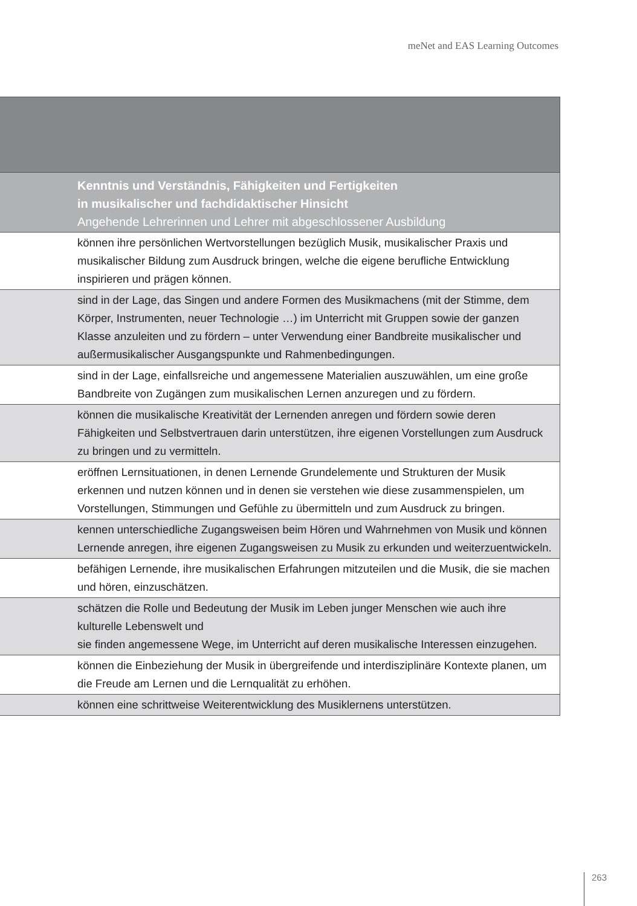meNet and EAS Learning Outcomes
| Kenntnis und Verständnis, Fähigkeiten und Fertigkeiten in musikalischer und fachdidaktischer Hinsicht Angehende Lehrerinnen und Lehrer mit abgeschlossener Ausbildung |
| können ihre persönlichen Wertvorstellungen bezüglich Musik, musikalischer Praxis und musikalischer Bildung zum Ausdruck bringen, welche die eigene berufliche Entwicklung inspirieren und prägen können. |
| sind in der Lage, das Singen und andere Formen des Musikmachens (mit der Stimme, dem Körper, Instrumenten, neuer Technologie …) im Unterricht mit Gruppen sowie der ganzen Klasse anzuleiten und zu fördern – unter Verwendung einer Bandbreite musika­lischer und außermusikalischer Ausgangspunkte und Rahmenbedingungen. |
| sind in der Lage, einfallsreiche und angemessene Materialien auszuwählen, um eine große Bandbreite von Zugängen zum musikalischen Lernen anzuregen und zu fördern. |
| können die musikalische Kreativität der Lernenden anregen und fördern sowie deren Fähigkeiten und Selbstvertrauen darin unterstützen, ihre eigenen Vorstellungen zum Ausdruck zu bringen und zu vermitteln. |
| eröffnen Lernsituationen, in denen Lernende Grundelemente und Strukturen der Musik erkennen und nutzen können und in denen sie verstehen wie diese zusammenspielen, um Vorstellungen, Stimmungen und Gefühle zu übermitteln und zum Ausdruck zu bringen. |
| kennen unterschiedliche Zugangsweisen beim Hören und Wahrnehmen von Musik und können Lernende anregen, ihre eigenen Zugangsweisen zu Musik zu erkunden und weiterzuentwickeln. |
| befähigen Lernende, ihre musikalischen Erfahrungen mitzuteilen und die Musik, die sie machen und hören, einzuschätzen. |
| schätzen die Rolle und Bedeutung der Musik im Leben junger Menschen wie auch ihre kulturelle Lebenswelt und sie finden angemessene Wege, im Unterricht auf deren musikalische Interessen einzu­gehen. |
| können die Einbeziehung der Musik in übergreifende und interdisziplinäre Kontexte planen, um die Freude am Lernen und die Lernqualität zu erhöhen. |
| können eine schrittweise Weiterentwicklung des Musiklernens unterstützen. |
263